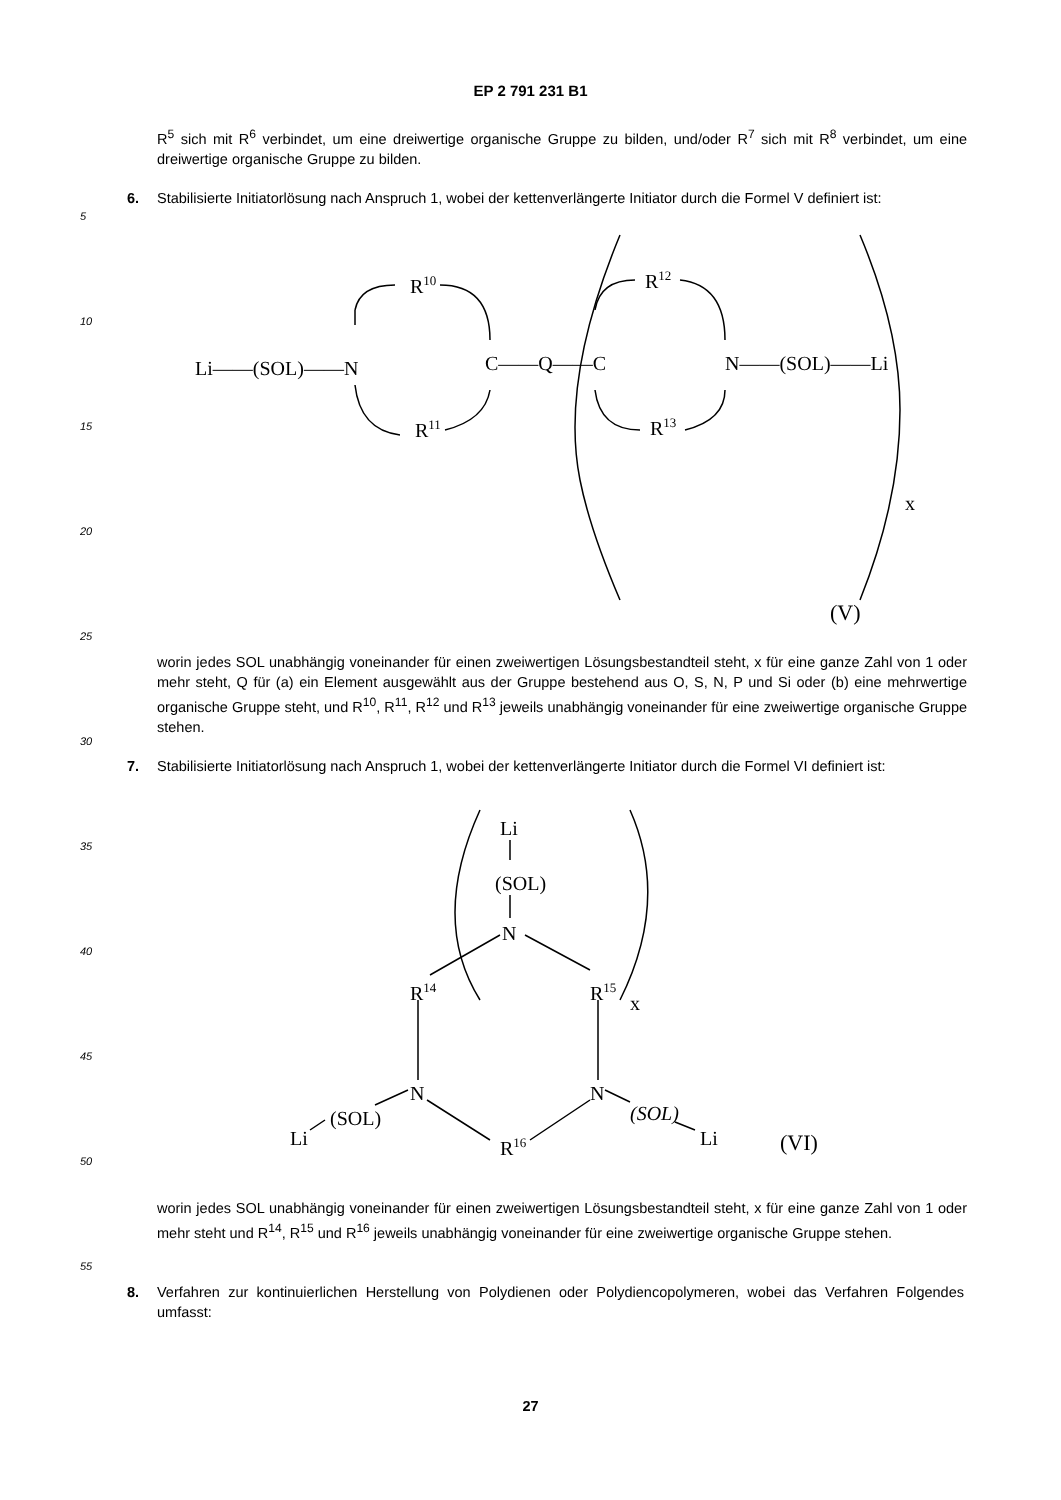EP 2 791 231 B1
R<sup>5</sup> sich mit R<sup>6</sup> verbindet, um eine dreiwertige organische Gruppe zu bilden, und/oder R<sup>7</sup> sich mit R<sup>8</sup> verbindet, um eine dreiwertige organische Gruppe zu bilden.
6. Stabilisierte Initiatorlösung nach Anspruch 1, wobei der kettenverlängerte Initiator durch die Formel V definiert ist:
5
10
15
20
25
30
35
40
45
50
55
Li——(SOL)——N
R10
R11
C——Q——C
R12
R13
N——(SOL)——Li
x
(V)
worin jedes SOL unabhängig voneinander für einen zweiwertigen Lösungsbestandteil steht, x für eine ganze Zahl von 1 oder mehr steht, Q für (a) ein Element ausgewählt aus der Gruppe bestehend aus O, S, N, P und Si oder (b) eine mehrwertige organische Gruppe steht, und R<sup>10</sup>, R<sup>11</sup>, R<sup>12</sup> und R<sup>13</sup> jeweils unabhängig voneinander für eine zweiwertige organische Gruppe stehen.
7. Stabilisierte Initiatorlösung nach Anspruch 1, wobei der kettenverlängerte Initiator durch die Formel VI definiert ist:
Li
(SOL)
N
R14
R15
x
N
N
(SOL)
Li
(SOL)
Li
R16
(VI)
worin jedes SOL unabhängig voneinander für einen zweiwertigen Lösungsbestandteil steht, x für eine ganze Zahl von 1 oder mehr steht und R<sup>14</sup>, R<sup>15</sup> und R<sup>16</sup> jeweils unabhängig voneinander für eine zweiwertige organische Gruppe stehen.
8. Verfahren zur kontinuierlichen Herstellung von Polydienen oder Polydiencopolymeren, wobei das Verfahren Folgendes umfasst:
27